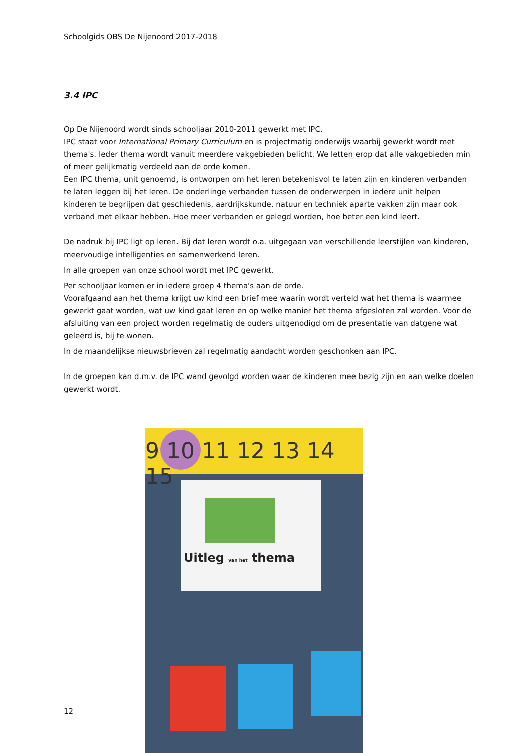Schoolgids OBS De Nijenoord 2017-2018
3.4 IPC
Op De Nijenoord wordt sinds schooljaar 2010-2011 gewerkt met IPC.
IPC staat voor International Primary Curriculum en is projectmatig onderwijs waarbij gewerkt wordt met thema's. Ieder thema wordt vanuit meerdere vakgebieden belicht. We letten erop dat alle vakgebieden min of meer gelijkmatig verdeeld aan de orde komen.
Een IPC thema, unit genoemd, is ontworpen om het leren betekenisvol te laten zijn en kinderen verbanden te laten leggen bij het leren. De onderlinge verbanden tussen de onderwerpen in iedere unit helpen kinderen te begrijpen dat geschiedenis, aardrijkskunde, natuur en techniek aparte vakken zijn maar ook verband met elkaar hebben. Hoe meer verbanden er gelegd worden, hoe beter een kind leert.
De nadruk bij IPC ligt op leren. Bij dat leren wordt o.a. uitgegaan van verschillende leerstijlen van kinderen, meervoudige intelligenties en samenwerkend leren.
In alle groepen van onze school wordt met IPC gewerkt.
Per schooljaar komen er in iedere groep 4 thema's aan de orde.
Voorafgaand aan het thema krijgt uw kind een brief mee waarin wordt verteld wat het thema is waarmee gewerkt gaat worden, wat uw kind gaat leren en op welke manier het thema afgesloten zal worden. Voor de afsluiting van een project worden regelmatig de ouders uitgenodigd om de presentatie van datgene wat geleerd is, bij te wonen.
In de maandelijkse nieuwsbrieven zal regelmatig aandacht worden geschonken aan IPC.
In de groepen kan d.m.v. de IPC wand gevolgd worden waar de kinderen mee bezig zijn en aan welke doelen gewerkt wordt.
9 10 11 12 13 14 15
Uitleg van het thema
12